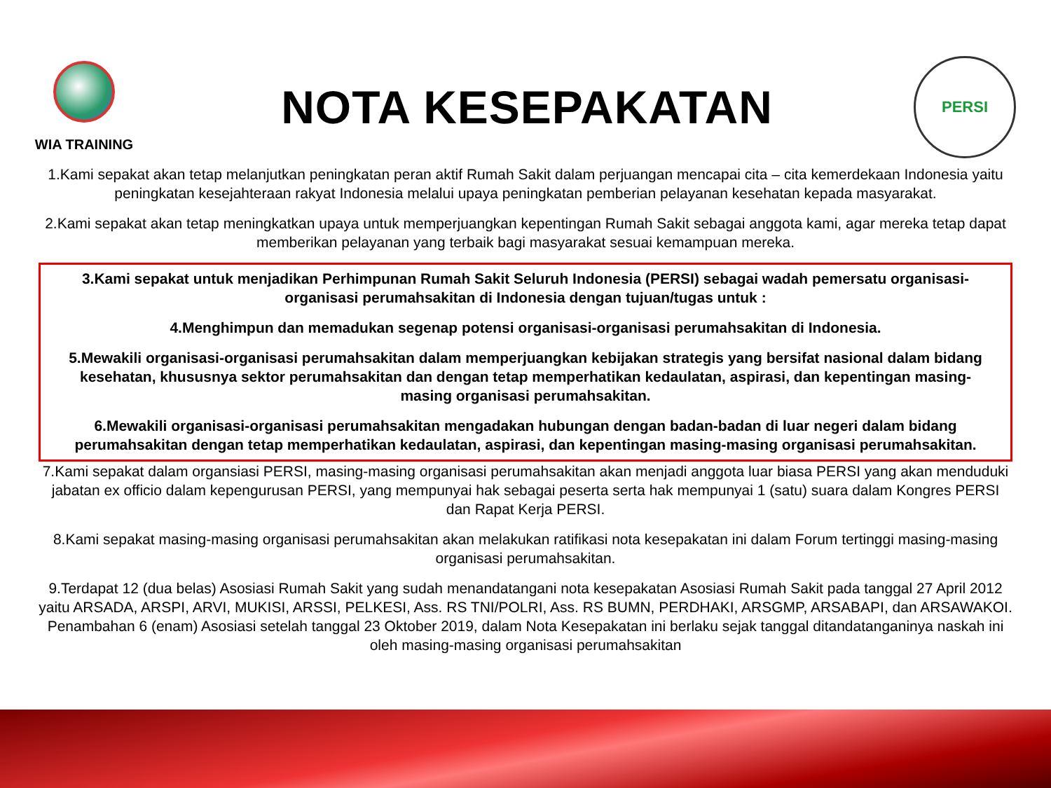WIA TRAINING
NOTA KESEPAKATAN
PERSI
1.Kami sepakat akan tetap melanjutkan peningkatan peran aktif Rumah Sakit dalam perjuangan mencapai cita – cita kemerdekaan Indonesia yaitu peningkatan kesejahteraan rakyat Indonesia melalui upaya peningkatan pemberian pelayanan kesehatan kepada masyarakat.
2.Kami sepakat akan tetap meningkatkan upaya untuk memperjuangkan kepentingan Rumah Sakit sebagai anggota kami, agar mereka tetap dapat memberikan pelayanan yang terbaik bagi masyarakat sesuai kemampuan mereka.
3.Kami sepakat untuk menjadikan Perhimpunan Rumah Sakit Seluruh Indonesia (PERSI) sebagai wadah pemersatu organisasi-organisasi perumahsakitan di Indonesia dengan tujuan/tugas untuk :
4.Menghimpun dan memadukan segenap potensi organisasi-organisasi perumahsakitan di Indonesia.
5.Mewakili organisasi-organisasi perumahsakitan dalam memperjuangkan kebijakan strategis yang bersifat nasional dalam bidang kesehatan, khususnya sektor perumahsakitan dan dengan tetap memperhatikan kedaulatan, aspirasi, dan kepentingan masing-masing organisasi perumahsakitan.
6.Mewakili organisasi-organisasi perumahsakitan mengadakan hubungan dengan badan-badan di luar negeri dalam bidang perumahsakitan dengan tetap memperhatikan kedaulatan, aspirasi, dan kepentingan masing-masing organisasi perumahsakitan.
7.Kami sepakat dalam organsiasi PERSI, masing-masing organisasi perumahsakitan akan menjadi anggota luar biasa PERSI yang akan menduduki jabatan ex officio dalam kepengurusan PERSI, yang mempunyai hak sebagai peserta serta hak mempunyai 1 (satu) suara dalam Kongres PERSI dan Rapat Kerja PERSI.
8.Kami sepakat masing-masing organisasi perumahsakitan akan melakukan ratifikasi nota kesepakatan ini dalam Forum tertinggi masing-masing organisasi perumahsakitan.
9.Terdapat 12 (dua belas) Asosiasi Rumah Sakit yang sudah menandatangani nota kesepakatan Asosiasi Rumah Sakit pada tanggal 27 April 2012 yaitu ARSADA, ARSPI, ARVI, MUKISI, ARSSI, PELKESI, Ass. RS TNI/POLRI, Ass. RS BUMN, PERDHAKI, ARSGMP, ARSABAPI, dan ARSAWAKOI. Penambahan 6 (enam) Asosiasi setelah tanggal 23 Oktober 2019, dalam Nota Kesepakatan ini berlaku sejak tanggal ditandatanganinya naskah ini oleh masing-masing organisasi perumahsakitan